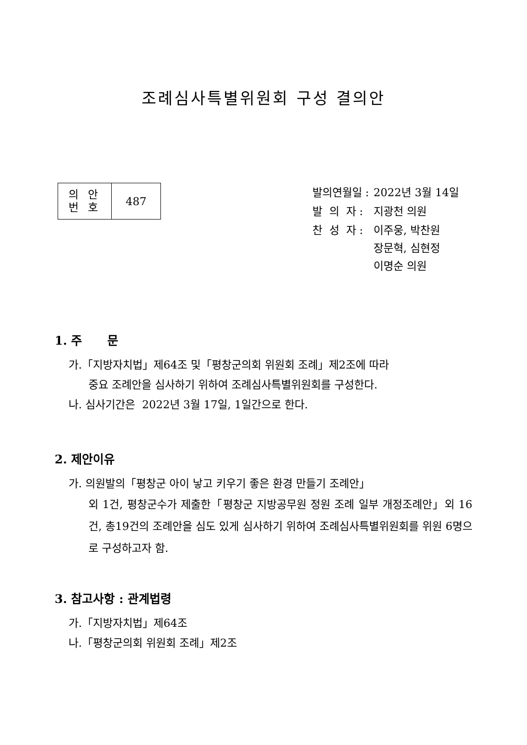조례심사특별위원회 구성 결의안
| 의 안 번 호 | 487 |
| 발의연월일 : | 2022년 3월 14일 |
| 발 의 자 : | 지광천 의원 |
| 찬 성 자 : | 이주웅, 박찬원 장문혁, 심현정 이명순 의원 |
1. 주 문
가.「지방자치법」제64조 및「평창군의회 위원회 조례」제2조에 따라
중요 조례안을 심사하기 위하여 조례심사특별위원회를 구성한다.
나. 심사기간은 2022년 3월 17일, 1일간으로 한다.
2. 제안이유
가. 의원발의「평창군 아이 낳고 키우기 좋은 환경 만들기 조례안」
외 1건, 평창군수가 제출한「평창군 지방공무원 정원 조례 일부 개정조례안」외 16건, 총19건의 조례안을 심도 있게 심사하기 위하여 조례심사특별위원회를 위원 6명으로 구성하고자 함.
3. 참고사항 : 관계법령
가.「지방자치법」제64조
나.「평창군의회 위원회 조례」제2조